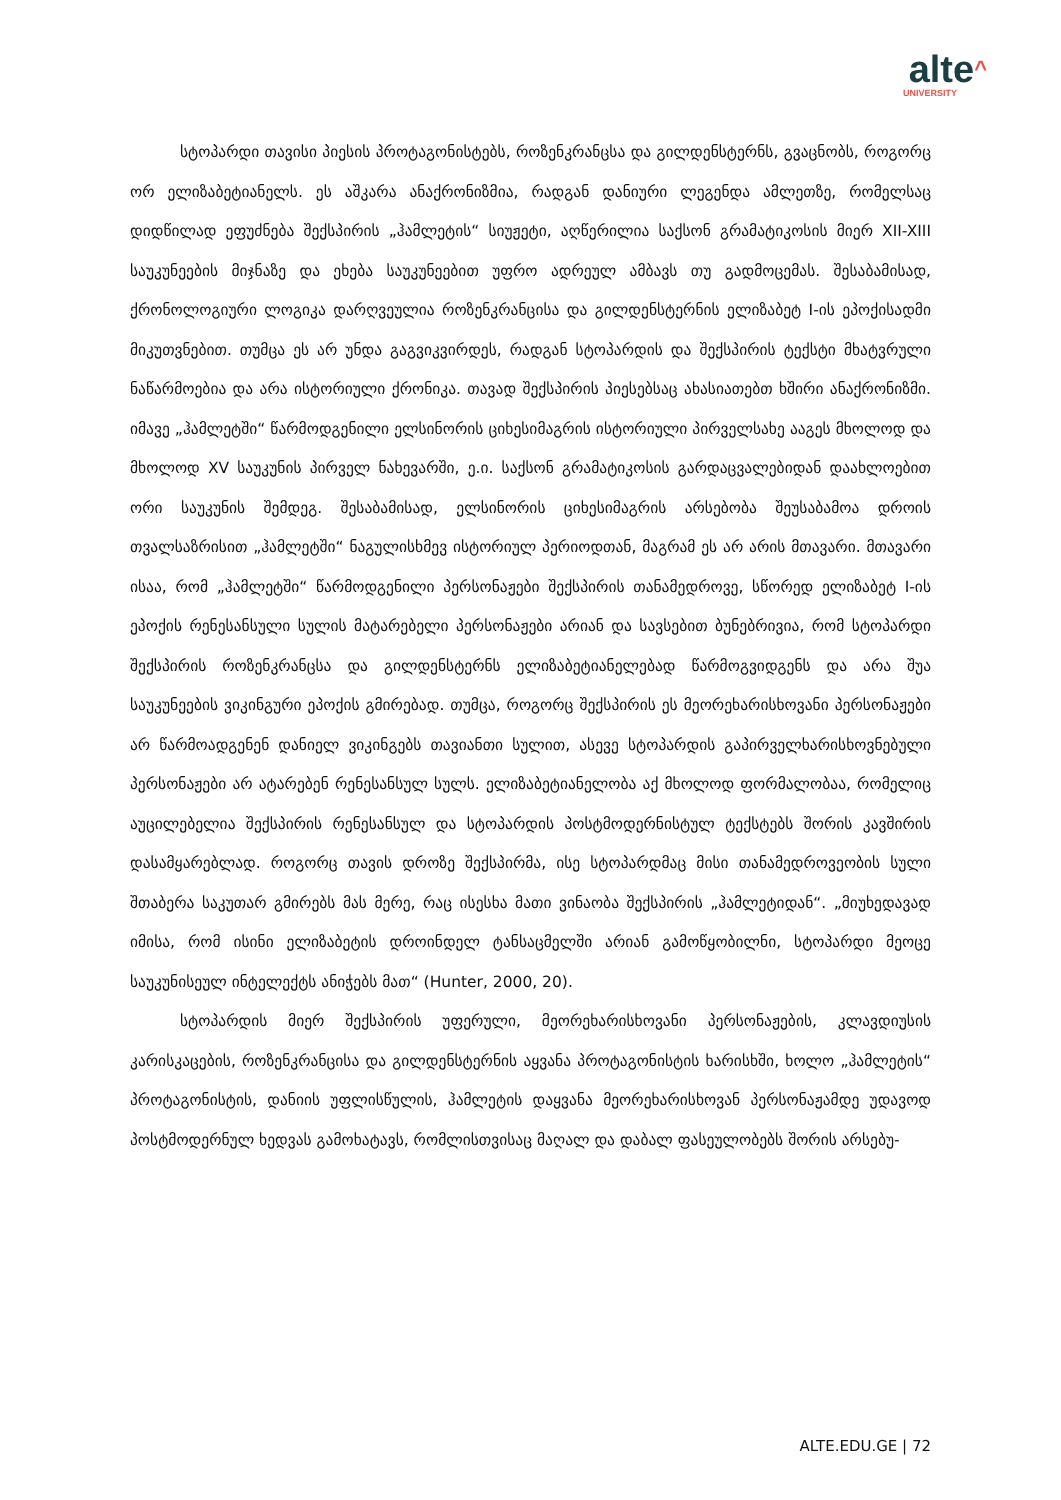alte^
UNIVERSITY
სტოპარდი თავისი პიესის პროტაგონისტებს, როზენკრანცსა და გილდენსტერნს, გვაცნობს, როგორც ორ ელიზაბეტიანელს. ეს აშკარა ანაქრონიზმია, რადგან დანიური ლეგენდა ამლეთზე, რომელსაც დიდწილად ეფუძნება შექსპირის „ჰამლეტის“ სიუჟეტი, აღწერილია საქსონ გრამატიკოსის მიერ XII-XIII საუკუნეების მიჯნაზე და ეხება საუკუნეებით უფრო ადრეულ ამბავს თუ გადმოცემას. შესაბამისად, ქრონოლოგიური ლოგიკა დარღვეულია როზენკრანცისა და გილდენსტერნის ელიზაბეტ I-ის ეპოქისადმი მიკუთვნებით. თუმცა ეს არ უნდა გაგვიკვირდეს, რადგან სტოპარდის და შექსპირის ტექსტი მხატვრული ნაწარმოებია და არა ისტორიული ქრონიკა. თავად შექსპირის პიესებსაც ახასიათებთ ხშირი ანაქრონიზმი. იმავე „ჰამლეტში“ წარმოდგენილი ელსინორის ციხესიმაგრის ისტორიული პირველსახე ააგეს მხოლოდ და მხოლოდ XV საუკუნის პირველ ნახევარში, ე.ი. საქსონ გრამატიკოსის გარდაცვალებიდან დაახლოებით ორი საუკუნის შემდეგ. შესაბამისად, ელსინორის ციხესიმაგრის არსებობა შეუსაბამოა დროის თვალსაზრისით „ჰამლეტში“ ნაგულისხმევ ისტორიულ პერიოდთან, მაგრამ ეს არ არის მთავარი. მთავარი ისაა, რომ „ჰამლეტში“ წარმოდგენილი პერსონაჟები შექსპირის თანამედროვე, სწორედ ელიზაბეტ I-ის ეპოქის რენესანსული სულის მატარებელი პერსონაჟები არიან და სავსებით ბუნებრივია, რომ სტოპარდი შექსპირის როზენკრანცსა და გილდენსტერნს ელიზაბეტიანელებად წარმოგვიდგენს და არა შუა საუკუნეების ვიკინგური ეპოქის გმირებად. თუმცა, როგორც შექსპირის ეს მეორეხარისხოვანი პერსონაჟები არ წარმოადგენენ დანიელ ვიკინგებს თავიანთი სულით, ასევე სტოპარდის გაპირველხარისხოვნებული პერსონაჟები არ ატარებენ რენესანსულ სულს. ელიზაბეტიანელობა აქ მხოლოდ ფორმალობაა, რომელიც აუცილებელია შექსპირის რენესანსულ და სტოპარდის პოსტმოდერნისტულ ტექსტებს შორის კავშირის დასამყარებლად. როგორც თავის დროზე შექსპირმა, ისე სტოპარდმაც მისი თანამედროვეობის სული შთაბერა საკუთარ გმირებს მას მერე, რაც ისესხა მათი ვინაობა შექსპირის „ჰამლეტიდან“. „მიუხედავად იმისა, რომ ისინი ელიზაბეტის დროინდელ ტანსაცმელში არიან გამოწყობილნი, სტოპარდი მეოცე საუკუნისეულ ინტელექტს ანიჭებს მათ“ (Hunter, 2000, 20).
სტოპარდის მიერ შექსპირის უფერული, მეორეხარისხოვანი პერსონაჟების, კლავდიუსის კარისკაცების, როზენკრანცისა და გილდენსტერნის აყვანა პროტაგონისტის ხარისხში, ხოლო „ჰამლეტის“ პროტაგონისტის, დანიის უფლისწულის, ჰამლეტის დაყვანა მეორეხარისხოვან პერსონაჟამდე უდავოდ პოსტმოდერნულ ხედვას გამოხატავს, რომლისთვისაც მაღალ და დაბალ ფასეულობებს შორის არსებუ-
ALTE.EDU.GE | 72